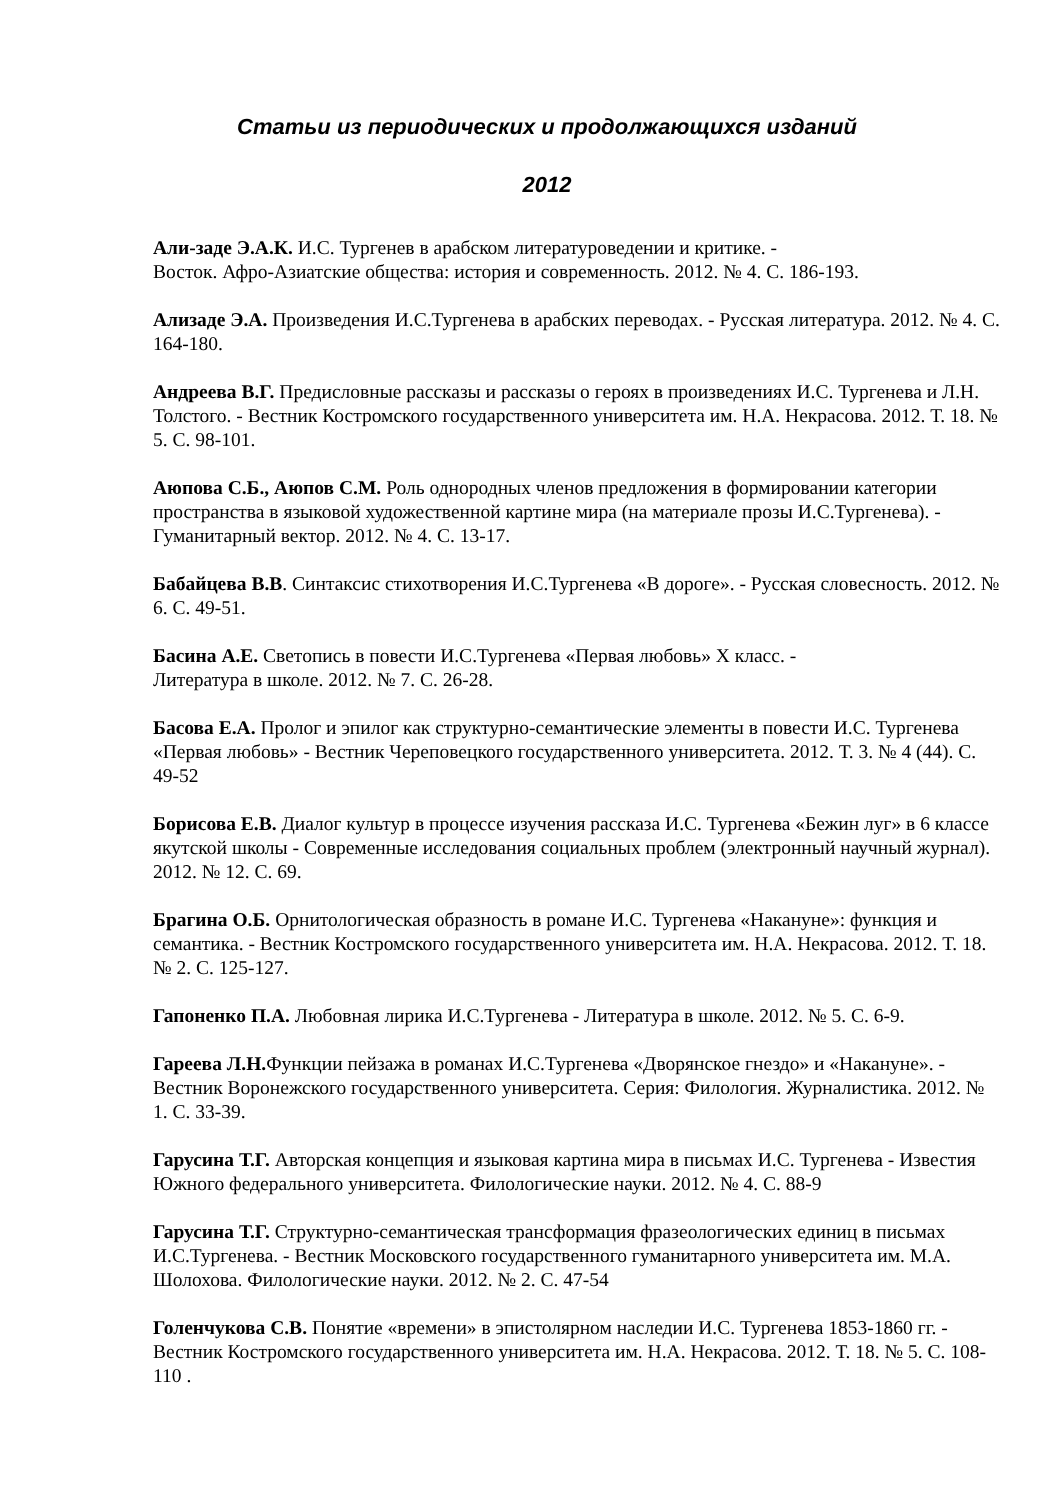Статьи из периодических и продолжающихся изданий
2012
Али-заде Э.А.К. И.С. Тургенев в арабском литературоведении и критике. -
Восток. Афро-Азиатские общества: история и современность. 2012. № 4. С. 186-193.
Ализаде Э.А. Произведения И.С.Тургенева в арабских переводах. - Русская литература. 2012. № 4. С. 164-180.
Андреева В.Г. Предисловные рассказы и рассказы о героях в произведениях И.С. Тургенева и Л.Н. Толстого. - Вестник Костромского государственного университета им. Н.А. Некрасова. 2012. Т. 18. № 5. С. 98-101.
Аюпова С.Б., Аюпов С.М. Роль однородных членов предложения в формировании категории пространства в языковой художественной картине мира (на материале прозы И.С.Тургенева). - Гуманитарный вектор. 2012. № 4. С. 13-17.
Бабайцева В.В. Синтаксис стихотворения И.С.Тургенева «В дороге». - Русская словесность. 2012. № 6. С. 49-51.
Басина А.Е. Светопись в повести И.С.Тургенева «Первая любовь» X класс. -
Литература в школе. 2012. № 7. С. 26-28.
Басова Е.А. Пролог и эпилог как структурно-семантические элементы в повести И.С. Тургенева «Первая любовь» - Вестник Череповецкого государственного университета. 2012. Т. 3. № 4 (44). С. 49-52
Борисова Е.В. Диалог культур в процессе изучения рассказа И.С. Тургенева «Бежин луг» в 6 классе якутской школы - Современные исследования социальных проблем (электронный научный журнал). 2012. № 12. С. 69.
Брагина О.Б. Орнитологическая образность в романе И.С. Тургенева «Накануне»: функция и семантика. - Вестник Костромского государственного университета им. Н.А. Некрасова. 2012. Т. 18. № 2. С. 125-127.
Гапоненко П.А. Любовная лирика И.С.Тургенева - Литература в школе. 2012. № 5. С. 6-9.
Гареева Л.Н. Функции пейзажа в романах И.С.Тургенева «Дворянское гнездо» и «Накануне». - Вестник Воронежского государственного университета. Серия: Филология. Журналистика. 2012. № 1. С. 33-39.
Гарусина Т.Г. Авторская концепция и языковая картина мира в письмах И.С. Тургенева - Известия Южного федерального университета. Филологические науки. 2012. № 4. С. 88-9
Гарусина Т.Г. Структурно-семантическая трансформация фразеологических единиц в письмах И.С.Тургенева. - Вестник Московского государственного гуманитарного университета им. М.А. Шолохова. Филологические науки. 2012. № 2. С. 47-54
Голенчукова С.В. Понятие «времени» в эпистолярном наследии И.С. Тургенева 1853-1860 гг. - Вестник Костромского государственного университета им. Н.А. Некрасова. 2012. Т. 18. № 5. С. 108-110 .